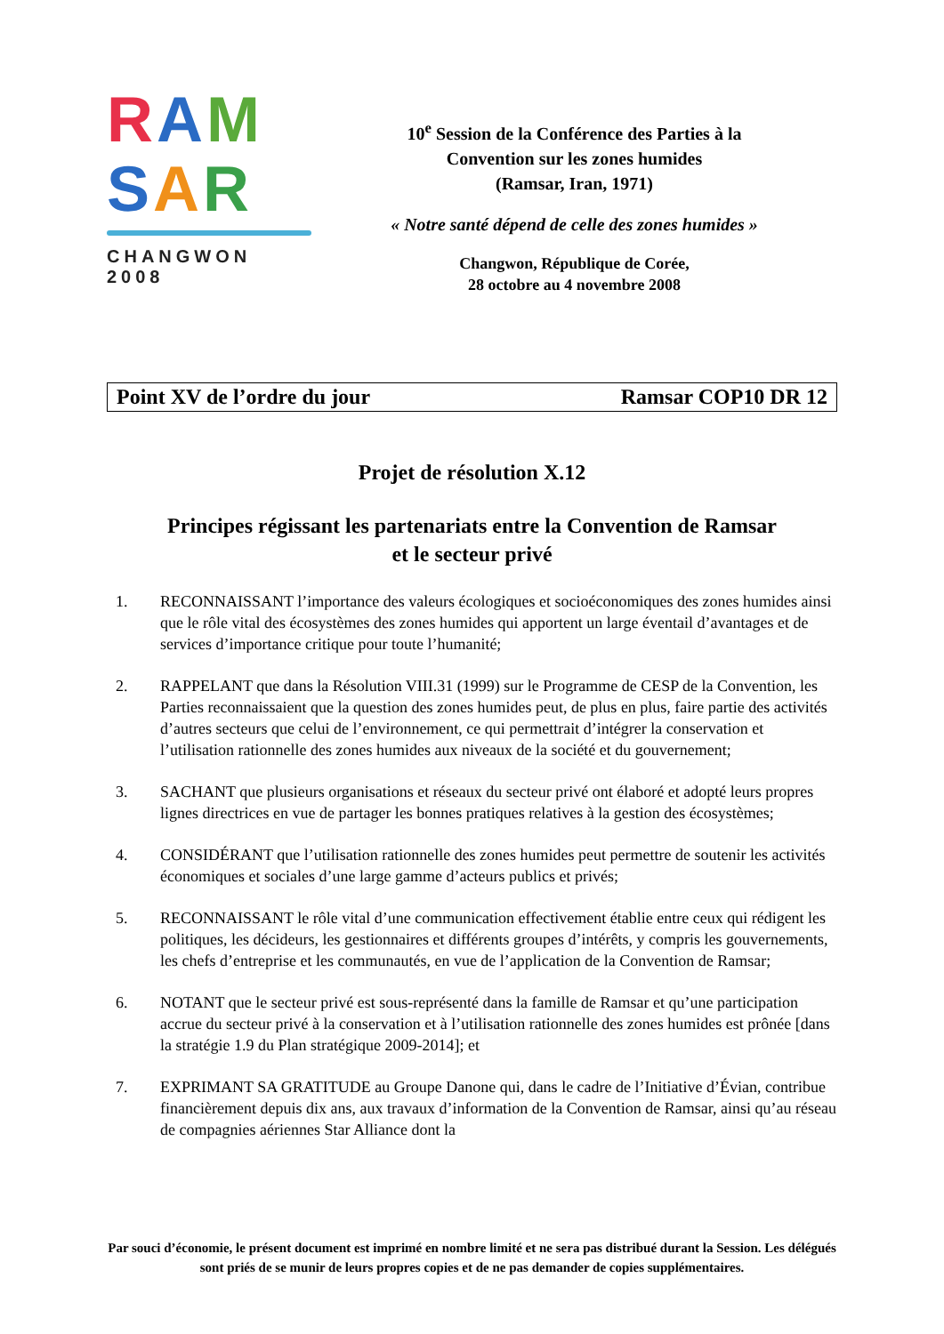RAM
SAR
CHANGWON 2008
10<sup>e</sup> Session de la Conférence des Parties à la
Convention sur les zones humides
(Ramsar, Iran, 1971)
« Notre santé dépend de celle des zones humides »
Changwon, République de Corée,
28 octobre au 4 novembre 2008
Point XV de l’ordre du jour Ramsar COP10 DR 12
Projet de résolution X.12
Principes régissant les partenariats entre la Convention de Ramsar
et le secteur privé
1. RECONNAISSANT l’importance des valeurs écologiques et socioéconomiques des zones humides ainsi que le rôle vital des écosystèmes des zones humides qui apportent un large éventail d’avantages et de services d’importance critique pour toute l’humanité;
2. RAPPELANT que dans la Résolution VIII.31 (1999) sur le Programme de CESP de la Convention, les Parties reconnaissaient que la question des zones humides peut, de plus en plus, faire partie des activités d’autres secteurs que celui de l’environnement, ce qui permettrait d’intégrer la conservation et l’utilisation rationnelle des zones humides aux niveaux de la société et du gouvernement;
3. SACHANT que plusieurs organisations et réseaux du secteur privé ont élaboré et adopté leurs propres lignes directrices en vue de partager les bonnes pratiques relatives à la gestion des écosystèmes;
4. CONSIDÉRANT que l’utilisation rationnelle des zones humides peut permettre de soutenir les activités économiques et sociales d’une large gamme d’acteurs publics et privés;
5. RECONNAISSANT le rôle vital d’une communication effectivement établie entre ceux qui rédigent les politiques, les décideurs, les gestionnaires et différents groupes d’intérêts, y compris les gouvernements, les chefs d’entreprise et les communautés, en vue de l’application de la Convention de Ramsar;
6. NOTANT que le secteur privé est sous-représenté dans la famille de Ramsar et qu’une participation accrue du secteur privé à la conservation et à l’utilisation rationnelle des zones humides est prônée [dans la stratégie 1.9 du Plan stratégique 2009-2014]; et
7. EXPRIMANT SA GRATITUDE au Groupe Danone qui, dans le cadre de l’Initiative d’Évian, contribue financièrement depuis dix ans, aux travaux d’information de la Convention de Ramsar, ainsi qu’au réseau de compagnies aériennes Star Alliance dont la
Par souci d’économie, le présent document est imprimé en nombre limité et ne sera pas distribué durant la Session. Les délégués sont priés de se munir de leurs propres copies et de ne pas demander de copies supplémentaires.